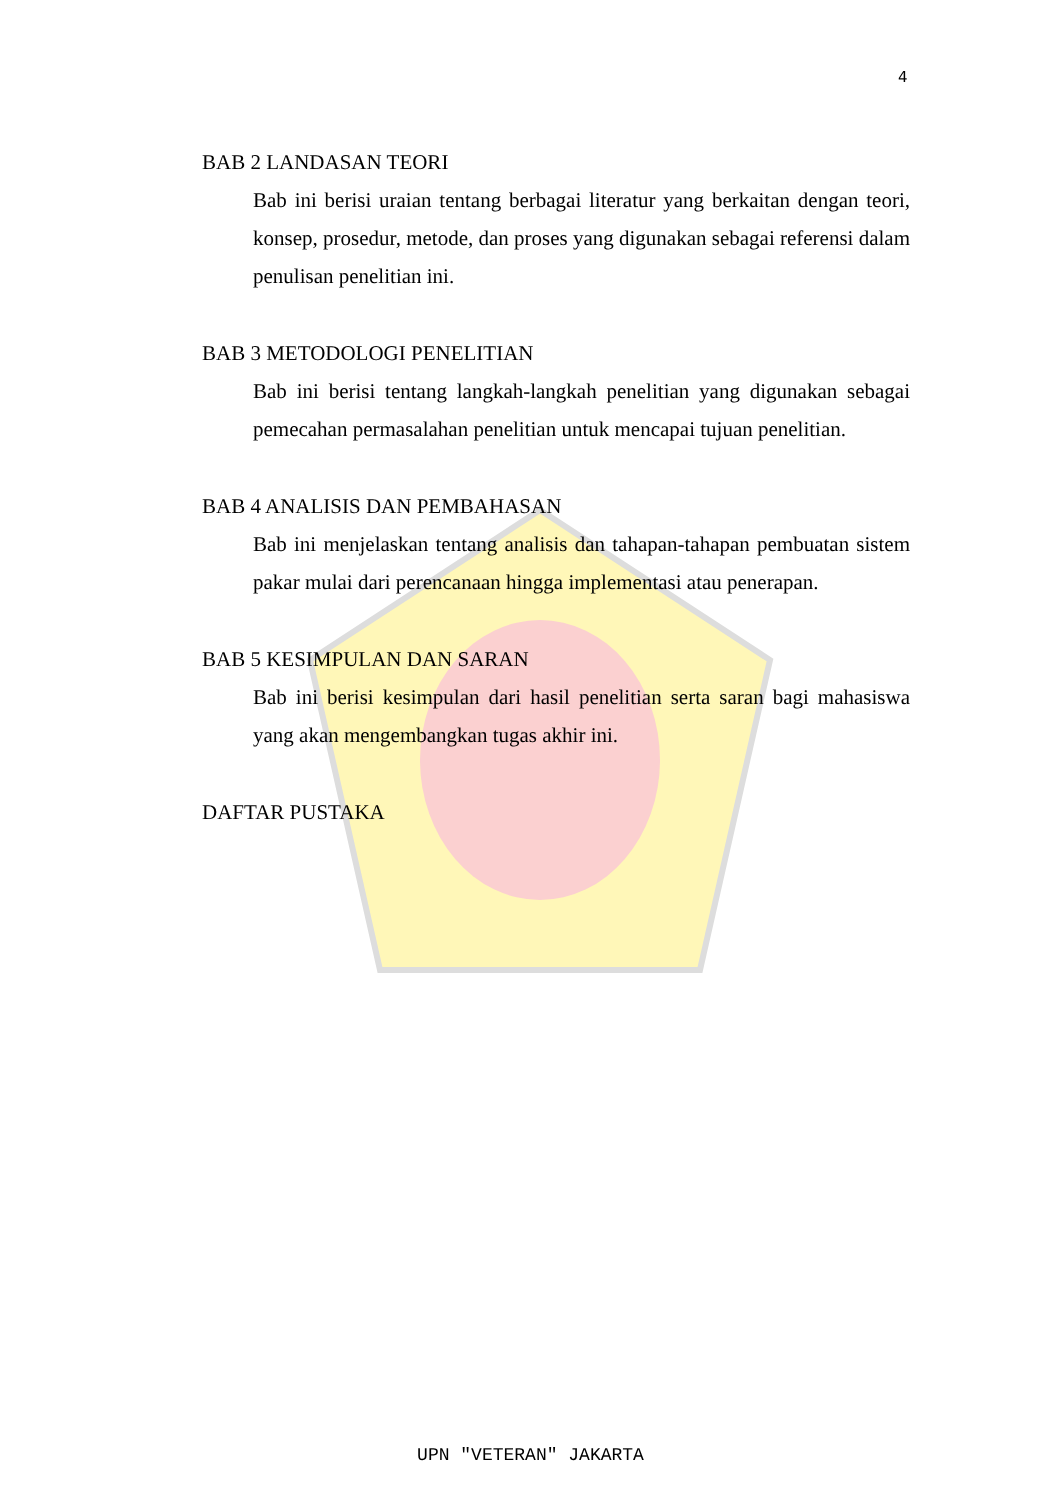4
BAB 2 LANDASAN TEORI
Bab ini berisi uraian tentang berbagai literatur yang berkaitan dengan teori, konsep, prosedur, metode, dan proses yang digunakan sebagai referensi dalam penulisan penelitian ini.
BAB 3 METODOLOGI PENELITIAN
Bab ini berisi tentang langkah-langkah penelitian yang digunakan sebagai pemecahan permasalahan penelitian untuk mencapai tujuan penelitian.
BAB 4 ANALISIS DAN PEMBAHASAN
Bab ini menjelaskan tentang analisis dan tahapan-tahapan pembuatan sistem pakar mulai dari perencanaan hingga implementasi atau penerapan.
BAB 5 KESIMPULAN DAN SARAN
Bab ini berisi kesimpulan dari hasil penelitian serta saran bagi mahasiswa yang akan mengembangkan tugas akhir ini.
DAFTAR PUSTAKA
UPN "VETERAN" JAKARTA